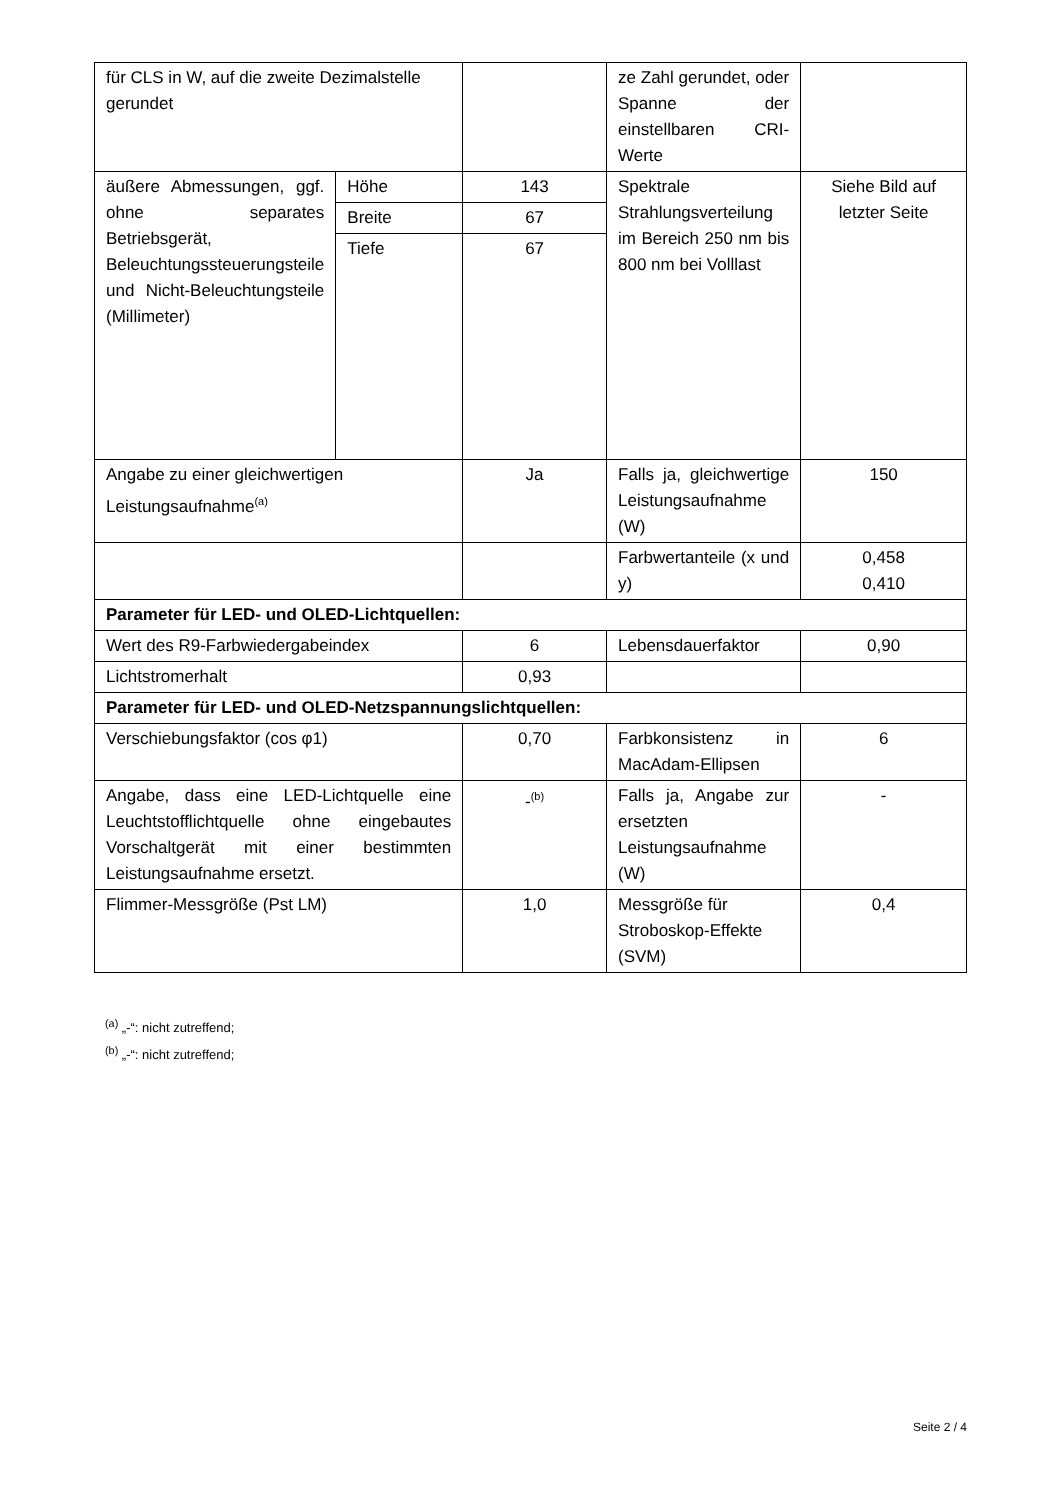| für CLS in W, auf die zweite Dezimalstelle gerundet | | | ze Zahl gerundet, oder Spanne der einstellbaren CRI-Werte | |
| äußere Abmessungen, ggf. ohne separates Betriebsgerät, Beleuchtungssteuerungsteile und Nicht-Beleuchtungsteile (Millimeter) | Höhe | 143 | Spektrale Strahlungsverteilung im Bereich 250 nm bis 800 nm bei Volllast | Siehe Bild auf letzter Seite |
| | Breite | 67 | | |
| | Tiefe | 67 | | |
| Angabe zu einer gleichwertigen Leistungsaufnahme<sup>(a)</sup> | | Ja | Falls ja, gleichwertige Leistungsaufnahme (W) | 150 |
| | | | Farbwertanteile (x und y) | 0,458 0,410 |
| Parameter für LED- und OLED-Lichtquellen: | | | | |
| Wert des R9-Farbwiedergabeindex | | 6 | Lebensdauerfaktor | 0,90 |
| Lichtstromerhalt | | 0,93 | | |
| Parameter für LED- und OLED-Netzspannungslichtquellen: | | | | |
| Verschiebungsfaktor (cos φ1) | | 0,70 | Farbkonsistenz in MacAdam-Ellipsen | 6 |
| Angabe, dass eine LED-Lichtquelle eine Leuchtstofflichtquelle ohne eingebautes Vorschaltgerät mit einer bestimmten Leistungsaufnahme ersetzt. | | -<sup>(b)</sup> | Falls ja, Angabe zur ersetzten Leistungsaufnahme (W) | - |
| Flimmer-Messgröße (Pst LM) | | 1,0 | Messgröße für Stroboskop-Effekte (SVM) | 0,4 |
<sup>(a)</sup> „-“: nicht zutreffend;
<sup>(b)</sup> „-“: nicht zutreffend;
Seite 2 / 4